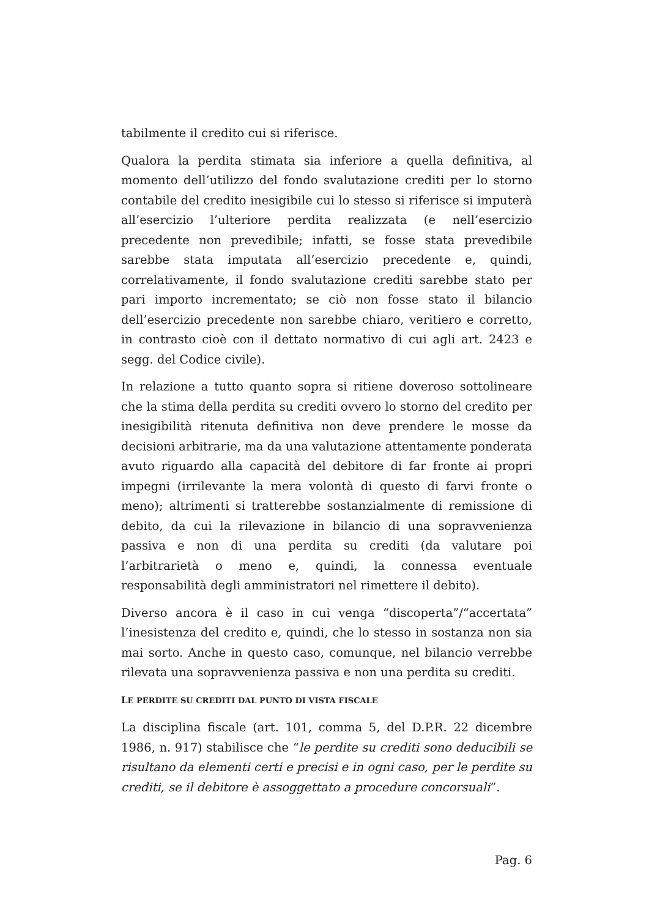tabilmente il credito cui si riferisce.
Qualora la perdita stimata sia inferiore a quella definitiva, al momento dell’utilizzo del fondo svalutazione crediti per lo storno contabile del credito inesigibile cui lo stesso si riferisce si imputerà all’esercizio l’ulteriore perdita realizzata (e nell’esercizio precedente non prevedibile; infatti, se fosse stata prevedibile sarebbe stata imputata all’esercizio precedente e, quindi, correlativamente, il fondo svalutazione crediti sarebbe stato per pari importo incrementato; se ciò non fosse stato il bilancio dell’esercizio precedente non sarebbe chiaro, veritiero e corretto, in contrasto cioè con il dettato normativo di cui agli art. 2423 e segg. del Codice civile).
In relazione a tutto quanto sopra si ritiene doveroso sottolineare che la stima della perdita su crediti ovvero lo storno del credito per inesigibilità ritenuta definitiva non deve prendere le mosse da decisioni arbitrarie, ma da una valutazione attentamente ponderata avuto riguardo alla capacità del debitore di far fronte ai propri impegni (irrilevante la mera volontà di questo di farvi fronte o meno); altrimenti si tratterebbe sostanzialmente di remissione di debito, da cui la rilevazione in bilancio di una sopravvenienza passiva e non di una perdita su crediti (da valutare poi l’arbitrarietà o meno e, quindi, la connessa eventuale responsabilità degli amministratori nel rimettere il debito).
Diverso ancora è il caso in cui venga “discoperta”/“accertata” l’inesistenza del credito e, quindi, che lo stesso in sostanza non sia mai sorto. Anche in questo caso, comunque, nel bilancio verrebbe rilevata una sopravvenienza passiva e non una perdita su crediti.
LE PERDITE SU CREDITI DAL PUNTO DI VISTA FISCALE
La disciplina fiscale (art. 101, comma 5, del D.P.R. 22 dicembre 1986, n. 917) stabilisce che “le perdite su crediti sono deducibili se risultano da elementi certi e precisi e in ogni caso, per le perdite su crediti, se il debitore è assoggettato a procedure concorsuali”.
Pag. 6